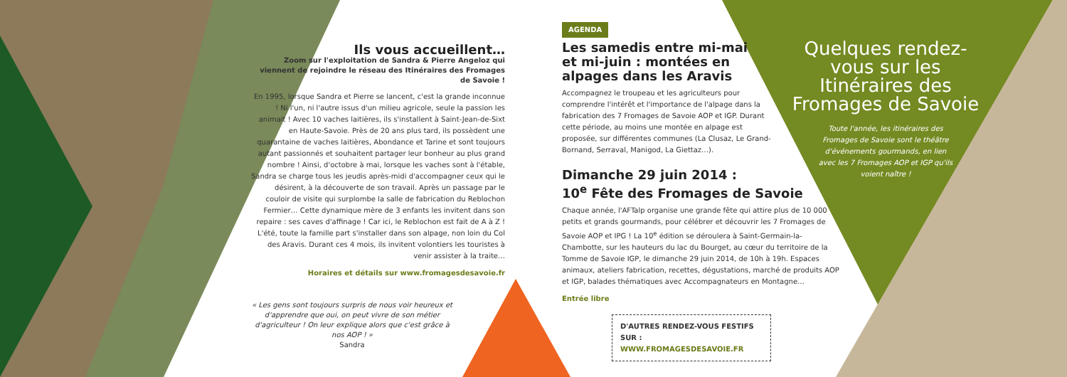Ils vous accueillent…
Zoom sur l'exploitation de Sandra & Pierre Angeloz qui viennent de rejoindre le réseau des Itinéraires des Fromages de Savoie !
En 1995, lorsque Sandra et Pierre se lancent, c'est la grande inconnue ! Ni l'un, ni l'autre issus d'un milieu agricole, seule la passion les animait ! Avec 10 vaches laitières, ils s'installent à Saint-Jean-de-Sixt en Haute-Savoie. Près de 20 ans plus tard, ils possèdent une quarantaine de vaches laitières, Abondance et Tarine et sont toujours autant passionnés et souhaitent partager leur bonheur au plus grand nombre ! Ainsi, d'octobre à mai, lorsque les vaches sont à l'étable, Sandra se charge tous les jeudis après-midi d'accompagner ceux qui le désirent, à la découverte de son travail. Après un passage par le couloir de visite qui surplombe la salle de fabrication du Reblochon Fermier… Cette dynamique mère de 3 enfants les invitent dans son repaire : ses caves d'affinage ! Car ici, le Reblochon est fait de A à Z ! L'été, toute la famille part s'installer dans son alpage, non loin du Col des Aravis. Durant ces 4 mois, ils invitent volontiers les touristes à venir assister à la traite…
Horaires et détails sur www.fromagesdesavoie.fr
« Les gens sont toujours surpris de nous voir heureux et d'apprendre que oui, on peut vivre de son métier d'agriculteur ! On leur explique alors que c'est grâce à nos AOP ! »
Sandra
AGENDA
Les samedis entre mi-mai
et mi-juin : montées en
alpages dans les Aravis
Accompagnez le troupeau et les agriculteurs pour comprendre l'intérêt et l'importance de l'alpage dans la fabrication des 7 Fromages de Savoie AOP et IGP. Durant cette période, au moins une montée en alpage est proposée, sur différentes communes (La Clusaz, Le Grand-Bornand, Serraval, Manigod, La Giettaz…).
Dimanche 29 juin 2014 :
10<sup>e</sup> Fête des Fromages de Savoie
Chaque année, l'AFTalp organise une grande fête qui attire plus de 10 000 petits et grands gourmands, pour célébrer et découvrir les 7 Fromages de Savoie AOP et IPG ! La 10<sup>e</sup> édition se déroulera à Saint-Germain-la-Chambotte, sur les hauteurs du lac du Bourget, au cœur du territoire de la Tomme de Savoie IGP, le dimanche 29 juin 2014, de 10h à 19h. Espaces animaux, ateliers fabrication, recettes, dégustations, marché de produits AOP et IGP, balades thématiques avec Accompagnateurs en Montagne…
Entrée libre
D'AUTRES RENDEZ-VOUS FESTIFS SUR :
WWW.FROMAGESDESAVOIE.FR
Quelques rendez-vous sur les Itinéraires des Fromages de Savoie
Toute l'année, les itinéraires des Fromages de Savoie sont le théâtre d'événements gourmands, en lien avec les 7 Fromages AOP et IGP qu'ils voient naître !